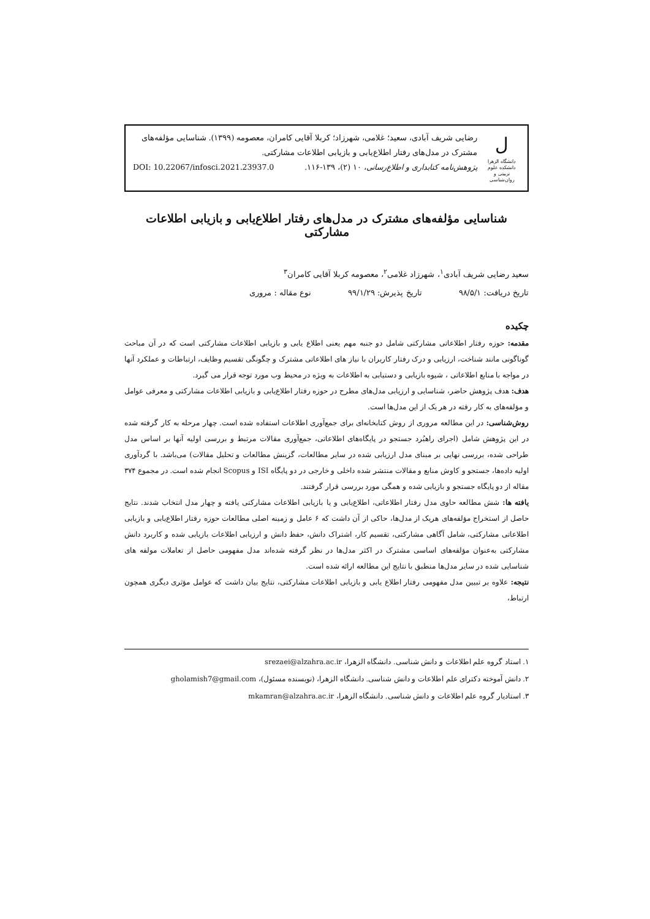ل
دانشگاه الزهرا
دانشکده علوم تربیتی و روان‌شناسی
رضایی شریف آبادی، سعید؛ غلامی، شهرزاد؛ کربلا آقایی کامران، معصومه (۱۳۹۹). شناسایی مؤلفه‌های مشترک در مدل‌های رفتار اطلاع‌یابی و بازیابی اطلاعات مشارکتی.
پژوهش‌نامه کتابداری و اطلاع‌رسانی، ۱۰ (۲)، ۱۳۹-۱۱۶. DOI: 10.22067/infosci.2021.23937.0
شناسایی مؤلفه‌های مشترک در مدل‌های رفتار اطلاع‌یابی و بازیابی اطلاعات مشارکتی
سعید رضایی شریف آبادی<sup>۱</sup>، شهرزاد غلامی<sup>۲</sup>، معصومه کربلا آقایی کامران<sup>۳</sup>
تاریخ دریافت: ۹۸/۵/۱ تاریخ پذیرش: ۹۹/۱/۲۹ نوع مقاله : مروری
چکیده
مقدمه: حوزه رفتار اطلاعاتی مشارکتی شامل دو جنبه مهم یعنی اطلاع یابی و بازیابی اطلاعات مشارکتی است که در آن مباحث گوناگونی مانند شناخت، ارزیابی و درک رفتار کاربران با نیاز های اطلاعاتی مشترک و چگونگی تقسیم وظایف، ارتباطات و عملکرد آنها در مواجه با منابع اطلاعاتی ، شیوه بازیابی و دستیابی به اطلاعات به ویژه در محیط وب مورد توجه قرار می گیرد.
هدف: هدف پژوهش حاضر، شناسایی و ارزیابی مدل‌های مطرح در حوزه رفتار اطلاع‌یابی و بازیابی اطلاعات مشارکتی و معرفی عوامل و مؤلفه‌های به کار رفته در هر یک از این مدل‌ها است.
روش‌شناسی: در این مطالعه مروری از روش کتابخانه‌ای برای جمع‌آوری اطلاعات استفاده شده است. چهار مرحله به کار گرفته شده در این پژوهش شامل (اجرای راهبُرد جستجو در پایگاه‌های اطلاعاتی، جمع‌آوری مقالات مرتبط و بررسی اولیه آنها بر اساس مدل طراحی شده، بررسی نهایی بر مبنای مدل ارزیابی شده در سایر مطالعات، گزینش مطالعات و تحلیل مقالات) می‌باشد. با گردآوری اولیه داده‌ها، جستجو و کاوش منابع و مقالات منتشر شده داخلی و خارجی در دو پایگاه ISI و Scopus انجام شده است. در مجموع ۳۷۴ مقاله از دو پایگاه جستجو و بازیابی شده و همگی مورد بررسی قرار گرفتند.
یافته ها: شش مطالعه حاوی مدل رفتار اطلاعاتی، اطلاع‌یابی و یا بازیابی اطلاعات مشارکتی یافته و چهار مدل انتخاب شدند. نتایج حاصل از استخراج مؤلفه‌های هریک از مدل‌ها، حاکی از آن داشت که ۶ عامل و زمینه اصلی مطالعات حوزه رفتار اطلاع‌یابی و بازیابی اطلاعاتی مشارکتی، شامل آگاهی مشارکتی، تقسیم کار، اشتراک دانش، حفظ دانش و ارزیابی اطلاعات بازیابی شده و کاربرد دانش مشارکتی به‌عنوان مؤلفه‌های اساسی مشترک در اکثر مدل‌ها در نظر گرفته شده‌اند مدل مفهومی حاصل از تعاملات مولفه های شناسایی شده در سایر مدل‌ها منطبق با نتایج این مطالعه ارائه شده است.
نتیجه: علاوه بر تبیین مدل مفهومی رفتار اطلاع یابی و بازیابی اطلاعات مشارکتی، نتایج بیان داشت که عوامل مؤثری دیگری همچون ارتباط،
۱. استاد گروه علم اطلاعات و دانش شناسی. دانشگاه الزهرا، srezaei@alzahra.ac.ir
۲. دانش آموخته دکترای علم اطلاعات و دانش شناسی. دانشگاه الزهرا، (نویسنده مسئول)، gholamish7@gmail.com
۳. استادیار گروه علم اطلاعات و دانش شناسی. دانشگاه الزهرا، mkamran@alzahra.ac.ir